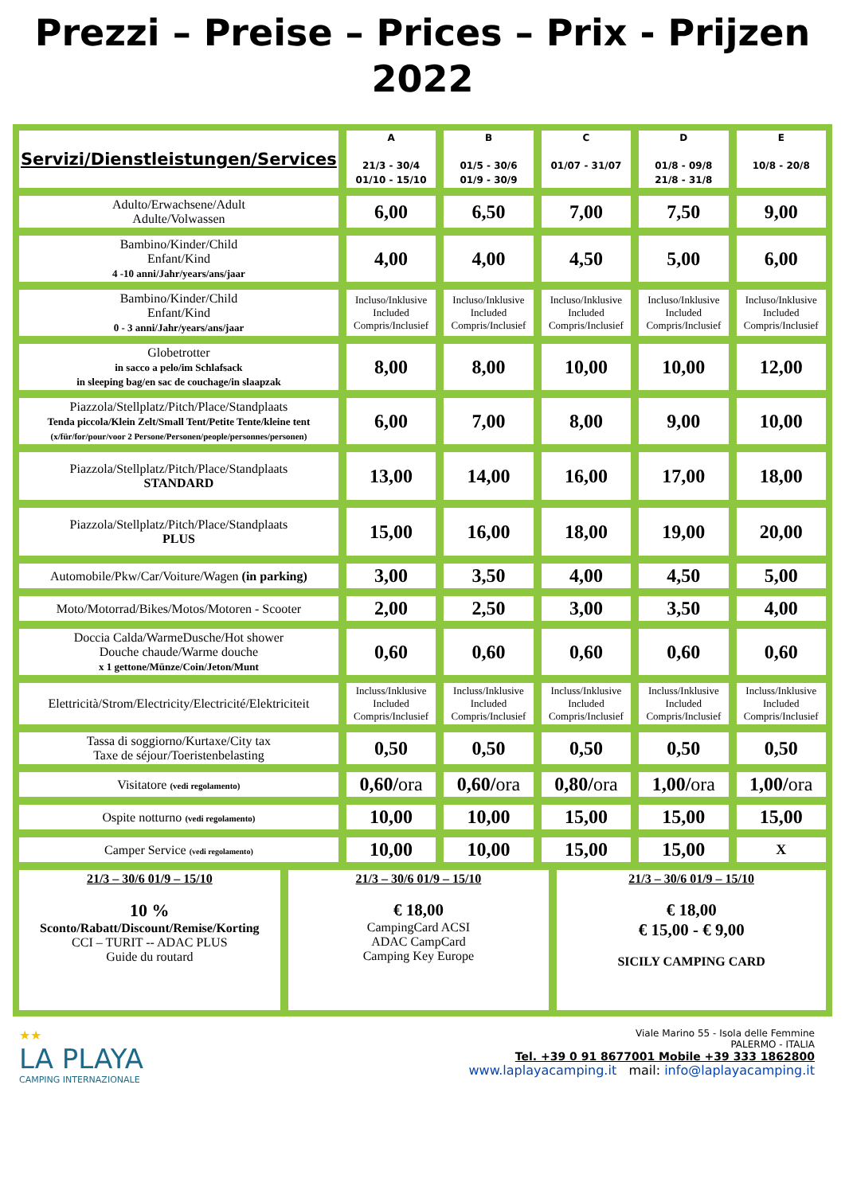Prezzi – Preise – Prices – Prix - Prijzen
2022
| Servizi/Dienstleistungen/Services | A 21/3 - 30/4 01/10 - 15/10 | B 01/5 - 30/6 01/9 - 30/9 | C 01/07 - 31/07 | D 01/8 - 09/8 21/8 - 31/8 | E 10/8 - 20/8 |
| --- | --- | --- | --- | --- | --- |
| Adulto/Erwachsene/Adult Adulte/Volwassen | 6,00 | 6,50 | 7,00 | 7,50 | 9,00 |
| Bambino/Kinder/Child Enfant/Kind 4 -10 anni/Jahr/years/ans/jaar | 4,00 | 4,00 | 4,50 | 5,00 | 6,00 |
| Bambino/Kinder/Child Enfant/Kind 0 - 3 anni/Jahr/years/ans/jaar | Incluso/Inklusive Included Compris/Inclusief | Incluso/Inklusive Included Compris/Inclusief | Incluso/Inklusive Included Compris/Inclusief | Incluso/Inklusive Included Compris/Inclusief | Incluso/Inklusive Included Compris/Inclusief |
| Globetrotter in sacco a pelo/im Schlafsack in sleeping bag/en sac de couchage/in slaapzak | 8,00 | 8,00 | 10,00 | 10,00 | 12,00 |
| Piazzola/Stellplatz/Pitch/Place/Standplaats Tenda piccola/Klein Zelt/Small Tent/Petite Tente/kleine tent (x/für/for/pour/voor 2 Persone/Personen/people/personnes/personen) | 6,00 | 7,00 | 8,00 | 9,00 | 10,00 |
| Piazzola/Stellplatz/Pitch/Place/Standplaats STANDARD | 13,00 | 14,00 | 16,00 | 17,00 | 18,00 |
| Piazzola/Stellplatz/Pitch/Place/Standplaats PLUS | 15,00 | 16,00 | 18,00 | 19,00 | 20,00 |
| Automobile/Pkw/Car/Voiture/Wagen (in parking) | 3,00 | 3,50 | 4,00 | 4,50 | 5,00 |
| Moto/Motorrad/Bikes/Motos/Motoren - Scooter | 2,00 | 2,50 | 3,00 | 3,50 | 4,00 |
| Doccia Calda/WarmeDusche/Hot shower Douche chaude/Warme douche x 1 gettone/Münze/Coin/Jeton/Munt | 0,60 | 0,60 | 0,60 | 0,60 | 0,60 |
| Elettricità/Strom/Electricity/Electricité/Elektriciteit | Incluss/Inklusive Included Compris/Inclusief | Incluss/Inklusive Included Compris/Inclusief | Incluss/Inklusive Included Compris/Inclusief | Incluss/Inklusive Included Compris/Inclusief | Incluss/Inklusive Included Compris/Inclusief |
| Tassa di soggiorno/Kurtaxe/City tax Taxe de séjour/Toeristenbelasting | 0,50 | 0,50 | 0,50 | 0,50 | 0,50 |
| Visitatore (vedi regolamento) | 0,60/ ora | 0,60/ ora | 0,80/ ora | 1,00/ ora | 1,00/ ora |
| Ospite notturno (vedi regolamento) | 10,00 | 10,00 | 15,00 | 15,00 | 15,00 |
| Camper Service (vedi regolamento) | 10,00 | 10,00 | 15,00 | 15,00 | X |
| 21/3 – 30/6 01/9 – 15/10 10 % Sconto/Rabatt/Discount/Remise/Korting CCI – TURIT -- ADAC PLUS Guide du routard | 21/3 – 30/6 01/9 – 15/10 € 18,00 CampingCard ACSI ADAC CampCard Camping Key Europe | 21/3 – 30/6 01/9 – 15/10 € 18,00 € 15,00 - € 9,00 SICILY CAMPING CARD |
★★
LA PLAYA
CAMPING INTERNAZIONALE
Viale Marino 55 - Isola delle Femmine
PALERMO - ITALIA
Tel. +39 0 91 8677001 Mobile +39 333 1862800
www.laplayacamping.it mail: info@laplayacamping.it